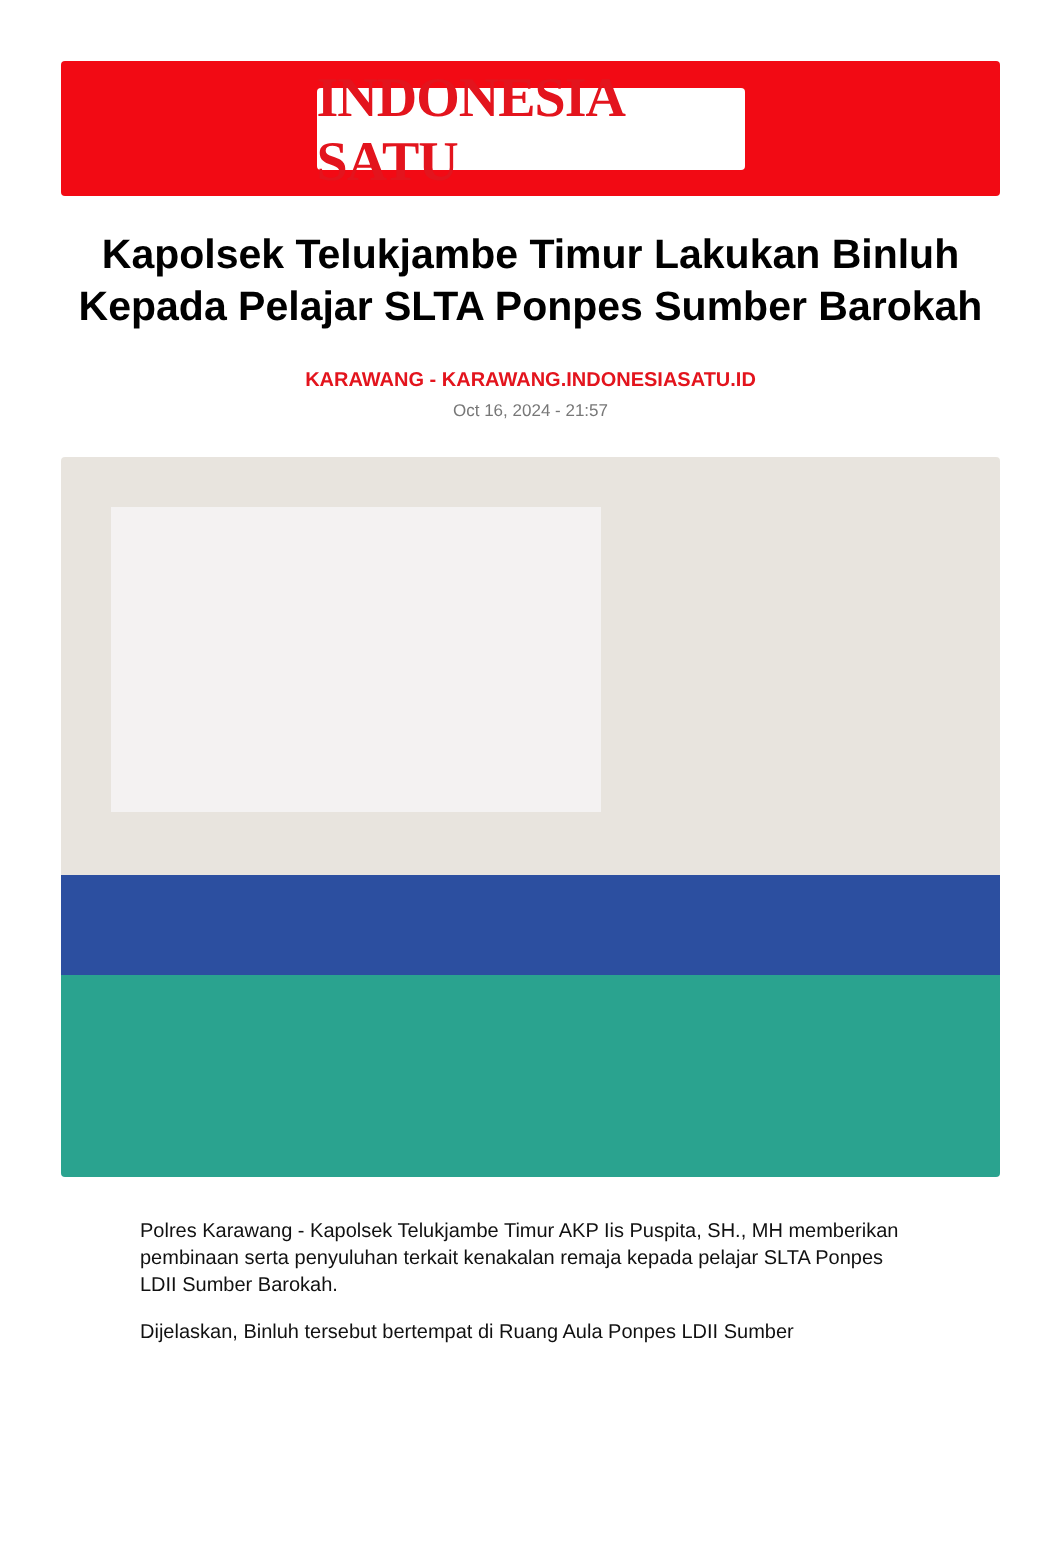INDONESIA SATU
Kapolsek Telukjambe Timur Lakukan Binluh Kepada Pelajar SLTA Ponpes Sumber Barokah
KARAWANG - KARAWANG.INDONESIASATU.ID
Oct 16, 2024 - 21:57
Polres Karawang - Kapolsek Telukjambe Timur AKP Iis Puspita, SH., MH memberikan pembinaan serta penyuluhan terkait kenakalan remaja kepada pelajar SLTA Ponpes LDII Sumber Barokah.
Dijelaskan, Binluh tersebut bertempat di Ruang Aula Ponpes LDII Sumber